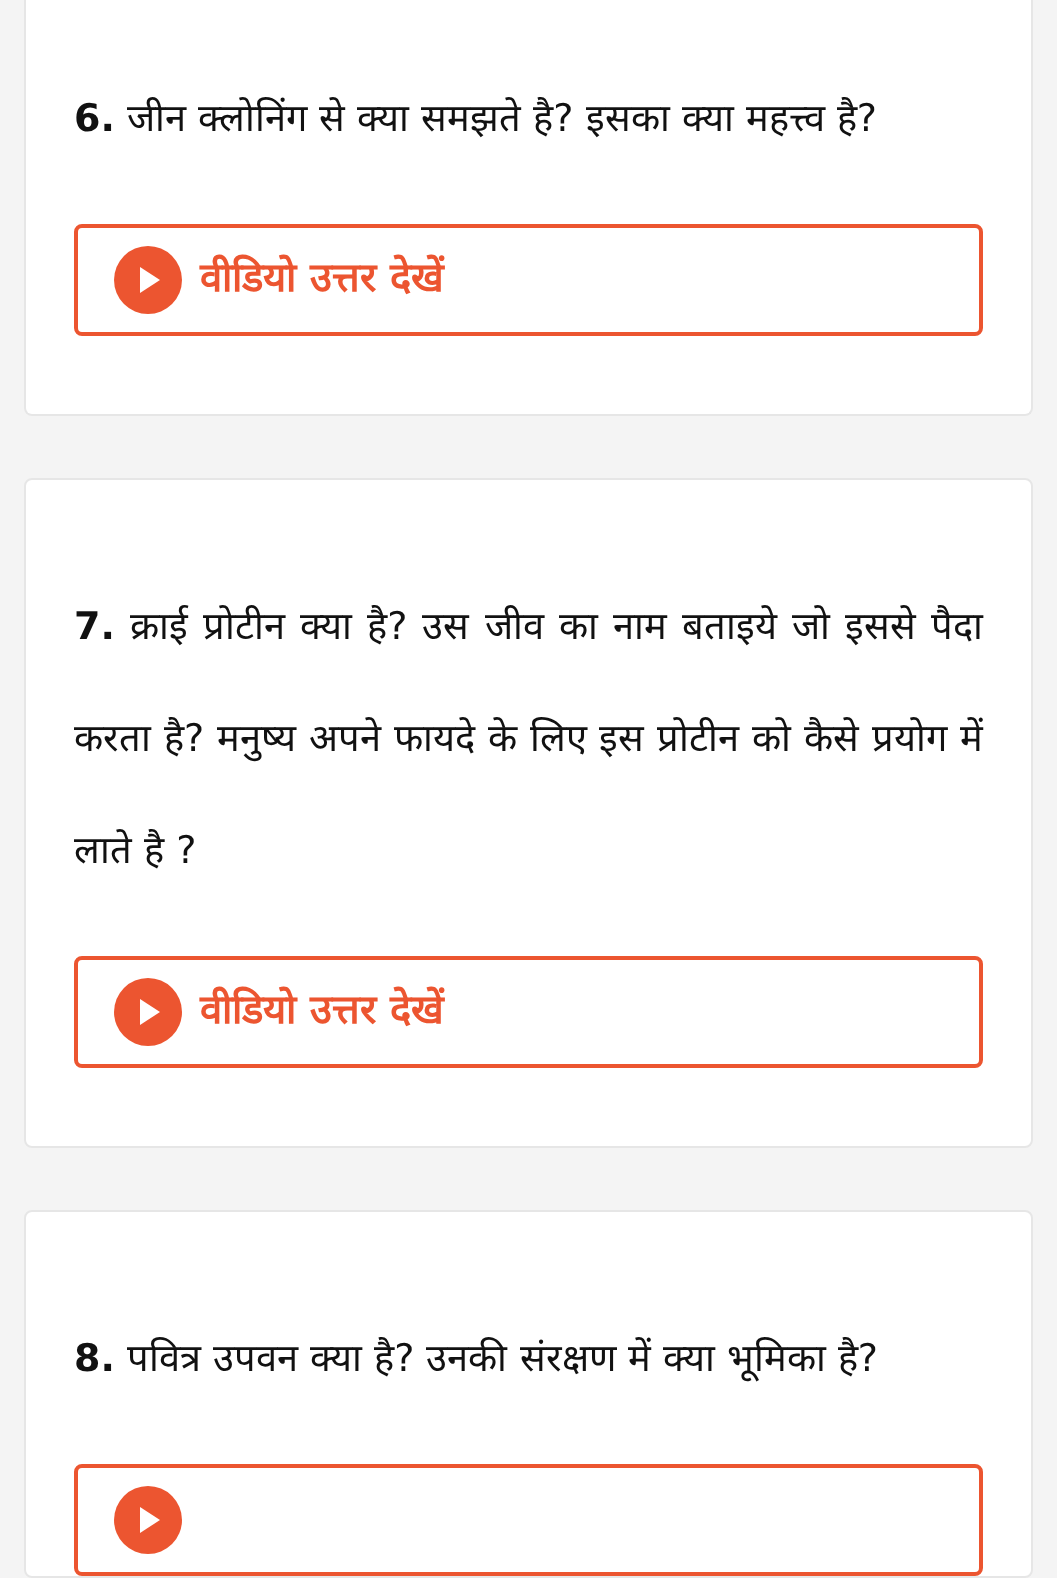6. जीन क्लोनिंग से क्या समझते है? इसका क्या महत्त्व है?
वीडियो उत्तर देखें
7. क्राई प्रोटीन क्या है? उस जीव का नाम बताइये जो इससे पैदा करता है? मनुष्य अपने फायदे के लिए इस प्रोटीन को कैसे प्रयोग में लाते है ?
वीडियो उत्तर देखें
8. पवित्र उपवन क्या है? उनकी संरक्षण में क्या भूमिका है?